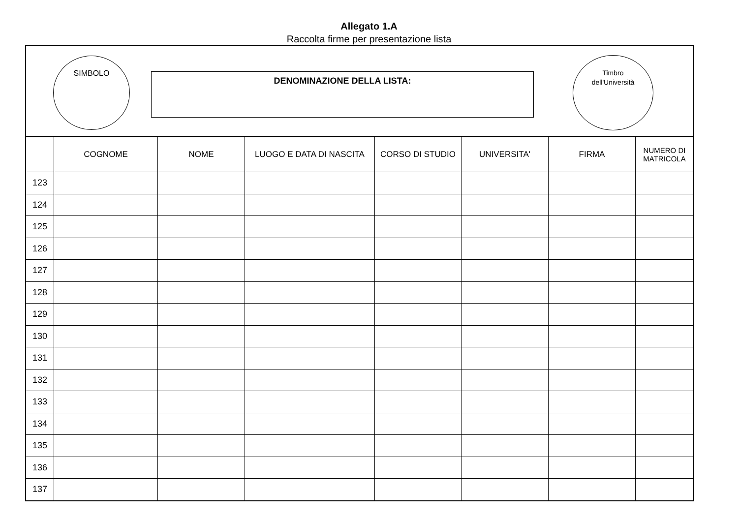Allegato 1.A
Raccolta firme per presentazione lista
SIMBOLO
DENOMINAZIONE DELLA LISTA:
Timbro
dell'Università
| | COGNOME | NOME | LUOGO E DATA DI NASCITA | CORSO DI STUDIO | UNIVERSITA' | FIRMA | NUMERO DI MATRICOLA |
| --- | --- | --- | --- | --- | --- | --- | --- |
| 123 | | | | | | | |
| 124 | | | | | | | |
| 125 | | | | | | | |
| 126 | | | | | | | |
| 127 | | | | | | | |
| 128 | | | | | | | |
| 129 | | | | | | | |
| 130 | | | | | | | |
| 131 | | | | | | | |
| 132 | | | | | | | |
| 133 | | | | | | | |
| 134 | | | | | | | |
| 135 | | | | | | | |
| 136 | | | | | | | |
| 137 | | | | | | | |